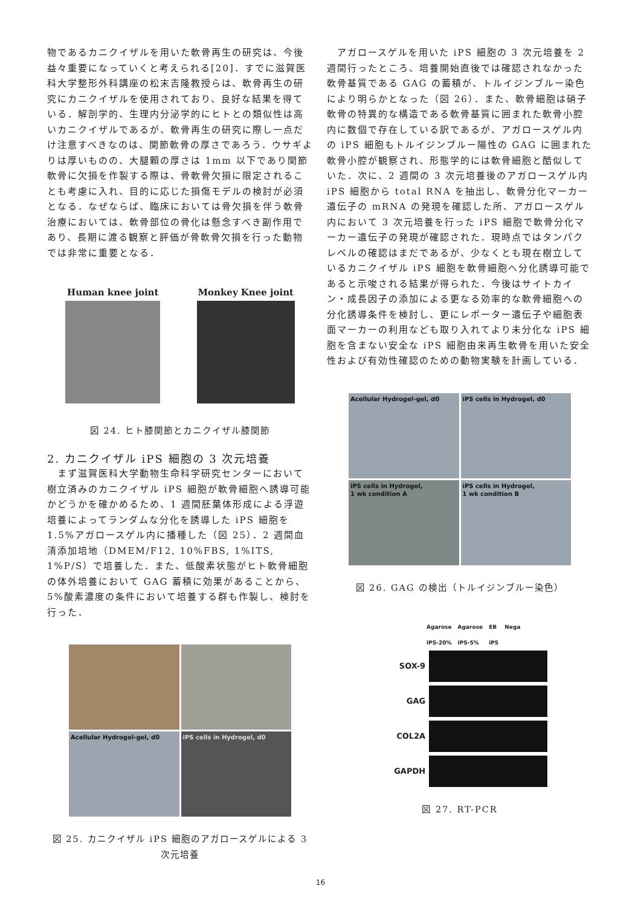物であるカニクイザルを用いた軟骨再生の研究は、今後益々重要になっていくと考えられる[20]．すでに滋賀医科大学整形外科講座の松末吉隆教授らは、軟骨再生の研究にカニクイザルを使用されており、良好な結果を得ている．解剖学的、生理内分泌学的にヒトとの類似性は高いカニクイザルであるが、軟骨再生の研究に際し一点だけ注意すべきなのは、関節軟骨の厚さであろう．ウサギよりは厚いものの、大腿顆の厚さは 1mm 以下であり関節軟骨に欠損を作製する際は、骨軟骨欠損に限定されることも考慮に入れ、目的に応じた損傷モデルの検討が必須となる．なぜならば、臨床においては骨欠損を伴う軟骨治療においては、軟骨部位の骨化は懸念すべき副作用であり、長期に渡る観察と評価が骨軟骨欠損を行った動物では非常に重要となる．
Human knee joint
Monkey Knee joint
図 24. ヒト膝関節とカニクイザル膝関節
2. カニクイザル iPS 細胞の 3 次元培養
　まず滋賀医科大学動物生命科学研究センターにおいて樹立済みのカニクイザル iPS 細胞が軟骨細胞へ誘導可能かどうかを確かめるため、1 週間胚葉体形成による浮遊培養によってランダムな分化を誘導した iPS 細胞を 1.5%アガロースゲル内に播種した（図 25）．2 週間血清添加培地（DMEM/F12, 10%FBS, 1%ITS, 1%P/S）で培養した．また、低酸素状態がヒト軟骨細胞の体外培養において GAG 蓄積に効果があることから、5%酸素濃度の条件において培養する群も作製し、検討を行った．
Acellular Hydrogel-gel, d0
iPS cells in Hydrogel, d0
図 25. カニクイザル iPS 細胞のアガロースゲルによる 3 次元培養
　アガロースゲルを用いた iPS 細胞の 3 次元培養を 2 週間行ったところ、培養開始直後では確認されなかった軟骨基質である GAG の蓄積が、トルイジンブルー染色により明らかとなった（図 26）．また、軟骨細胞は硝子軟骨の特異的な構造である軟骨基質に囲まれた軟骨小腔内に数個で存在している訳であるが、アガロースゲル内の iPS 細胞もトルイジンブルー陽性の GAG に囲まれた軟骨小腔が観察され、形態学的には軟骨細胞と酷似していた．次に、2 週間の 3 次元培養後のアガロースゲル内 iPS 細胞から total RNA を抽出し、軟骨分化マーカー遺伝子の mRNA の発現を確認した所、アガロースゲル内において 3 次元培養を行った iPS 細胞で軟骨分化マーカー遺伝子の発現が確認された．現時点ではタンパクレベルの確認はまだであるが、少なくとも現在樹立しているカニクイザル iPS 細胞を軟骨細胞へ分化誘導可能であると示唆される結果が得られた．今後はサイトカイン・成長因子の添加による更なる効率的な軟骨細胞への分化誘導条件を検討し、更にレポーター遺伝子や細胞表面マーカーの利用なども取り入れてより未分化な iPS 細胞を含まない安全な iPS 細胞由来再生軟骨を用いた安全性および有効性確認のための動物実験を計画している．
Acellular Hydrogel-gel, d0
iPS cells in Hydrogel, d0
iPS cells in Hydrogel,
1 wk condition A
iPS cells in Hydrogel,
1 wk condition B
図 26. GAG の検出（トルイジンブルー染色）
Agarose
iPS-20% Agarose
iPS-5% EB
iPS Nega
SOX-9
GAG
COL2A
GAPDH
図 27. RT-PCR
16